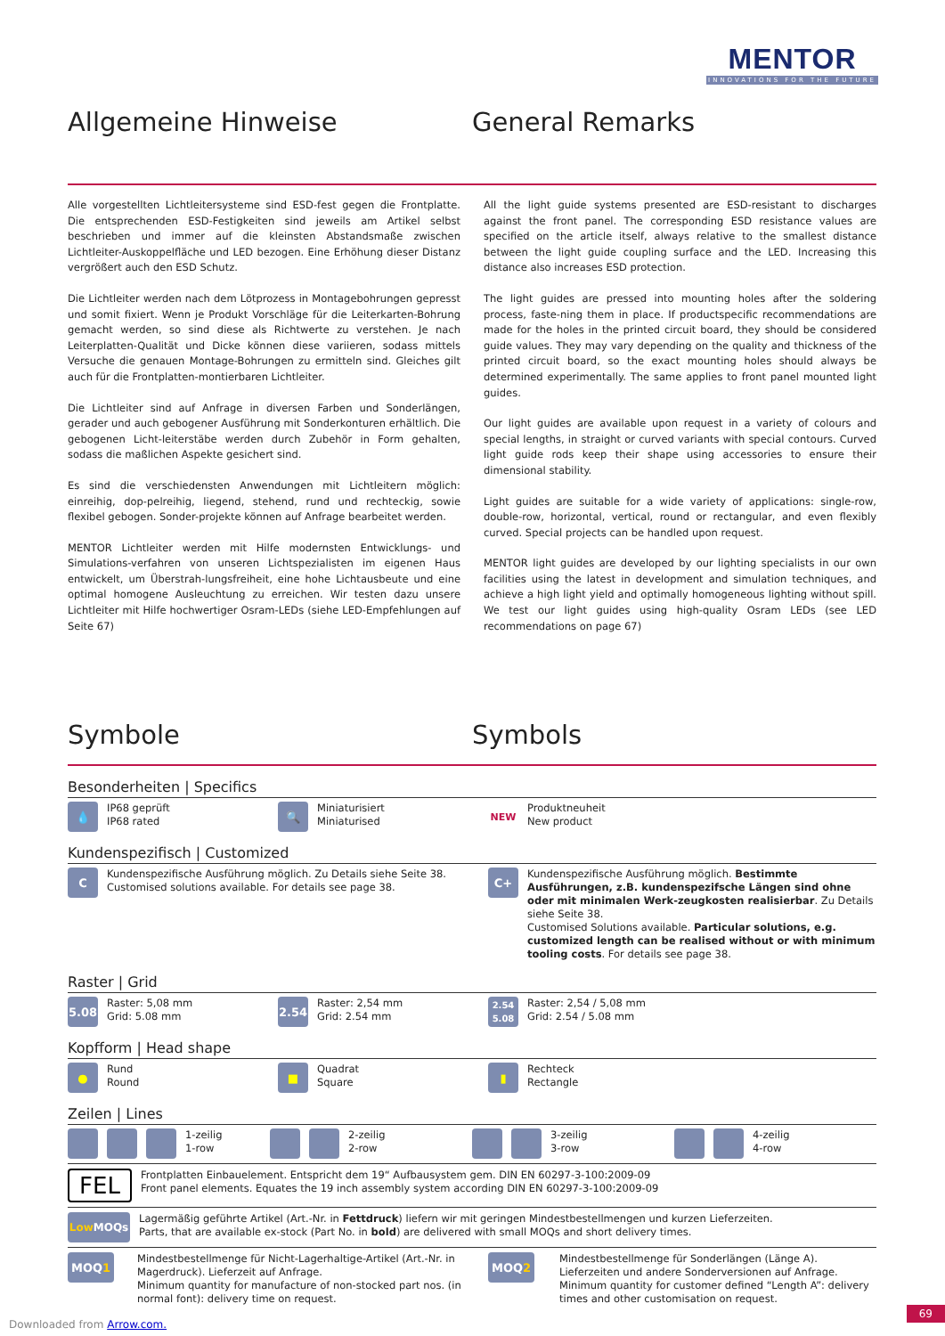MENTOR
INNOVATIONS FOR THE FUTURE
Allgemeine Hinweise General Remarks
Alle vorgestellten Lichtleitersysteme sind ESD-fest gegen die Frontplatte. Die entsprechenden ESD-Festigkeiten sind jeweils am Artikel selbst beschrieben und immer auf die kleinsten Abstandsmaße zwischen Lichtleiter-Auskoppelfläche und LED bezogen. Eine Erhöhung dieser Distanz vergrößert auch den ESD Schutz.
Die Lichtleiter werden nach dem Lötprozess in Montagebohrungen gepresst und somit fixiert. Wenn je Produkt Vorschläge für die Leiterkarten-Bohrung gemacht werden, so sind diese als Richtwerte zu verstehen. Je nach Leiterplatten-Qualität und Dicke können diese variieren, sodass mittels Versuche die genauen Montage-Bohrungen zu ermitteln sind. Gleiches gilt auch für die Frontplatten-montierbaren Lichtleiter.
Die Lichtleiter sind auf Anfrage in diversen Farben und Sonderlängen, gerader und auch gebogener Ausführung mit Sonderkonturen erhältlich. Die gebogenen Licht-leiterstäbe werden durch Zubehör in Form gehalten, sodass die maßlichen Aspekte gesichert sind.
Es sind die verschiedensten Anwendungen mit Lichtleitern möglich: einreihig, dop-pelreihig, liegend, stehend, rund und rechteckig, sowie flexibel gebogen. Sonder-projekte können auf Anfrage bearbeitet werden.
MENTOR Lichtleiter werden mit Hilfe modernsten Entwicklungs- und Simulations-verfahren von unseren Lichtspezialisten im eigenen Haus entwickelt, um Überstrah-lungsfreiheit, eine hohe Lichtausbeute und eine optimal homogene Ausleuchtung zu erreichen. Wir testen dazu unsere Lichtleiter mit Hilfe hochwertiger Osram-LEDs (siehe LED-Empfehlungen auf Seite 67)
All the light guide systems presented are ESD-resistant to discharges against the front panel. The corresponding ESD resistance values are specified on the article itself, always relative to the smallest distance between the light guide coupling surface and the LED. Increasing this distance also increases ESD protection.
The light guides are pressed into mounting holes after the soldering process, faste-ning them in place. If productspecific recommendations are made for the holes in the printed circuit board, they should be considered guide values. They may vary depending on the quality and thickness of the printed circuit board, so the exact mounting holes should always be determined experimentally. The same applies to front panel mounted light guides.
Our light guides are available upon request in a variety of colours and special lengths, in straight or curved variants with special contours. Curved light guide rods keep their shape using accessories to ensure their dimensional stability.
Light guides are suitable for a wide variety of applications: single-row, double-row, horizontal, vertical, round or rectangular, and even flexibly curved. Special projects can be handled upon request.
MENTOR light guides are developed by our lighting specialists in our own facilities using the latest in development and simulation techniques, and achieve a high light yield and optimally homogeneous lighting without spill. We test our light guides using high-quality Osram LEDs (see LED recommendations on page 67)
Symbole Symbols
Besonderheiten | Specifics
💧
IP68 geprüft
IP68 rated
🔍
Miniaturisiert
Miniaturised
NEW
Produktneuheit
New product
Kundenspezifisch | Customized
C
Kundenspezifische Ausführung möglich. Zu Details siehe Seite 38.
Customised solutions available. For details see page 38.
C+
Kundenspezifische Ausführung möglich. Bestimmte Ausführungen, z.B. kundenspezifsche Längen sind ohne oder mit minimalen Werk-zeugkosten realisierbar. Zu Details siehe Seite 38.
Customised Solutions available. Particular solutions, e.g. customized length can be realised without or with minimum tooling costs. For details see page 38.
Raster | Grid
5.08
Raster: 5,08 mm
Grid: 5.08 mm
2.54
Raster: 2,54 mm
Grid: 2.54 mm
2.54
5.08
Raster: 2,54 / 5,08 mm
Grid: 2.54 / 5.08 mm
Kopfform | Head shape
●
Rund
Round
■
Quadrat
Square
▮
Rechteck
Rectangle
Zeilen | Lines
1-zeilig
1-row
2-zeilig
2-row
3-zeilig
3-row
4-zeilig
4-row
FEL
Frontplatten Einbauelement. Entspricht dem 19“ Aufbausystem gem. DIN EN 60297-3-100:2009-09
Front panel elements. Equates the 19 inch assembly system according DIN EN 60297-3-100:2009-09
Low MOQs
Lagermäßig geführte Artikel (Art.-Nr. in Fettdruck) liefern wir mit geringen Mindestbestellmengen und kurzen Lieferzeiten.
Parts, that are available ex-stock (Part No. in bold) are delivered with small MOQs and short delivery times.
MOQ 1
Mindestbestellmenge für Nicht-Lagerhaltige-Artikel (Art.-Nr. in Magerdruck). Lieferzeit auf Anfrage.
Minimum quantity for manufacture of non-stocked part nos. (in normal font): delivery time on request.
MOQ 2
Mindestbestellmenge für Sonderlängen (Länge A). Lieferzeiten und andere Sonderversionen auf Anfrage.
Minimum quantity for customer defined “Length A”: delivery times and other customisation on request.
Downloaded from Arrow.com.
69